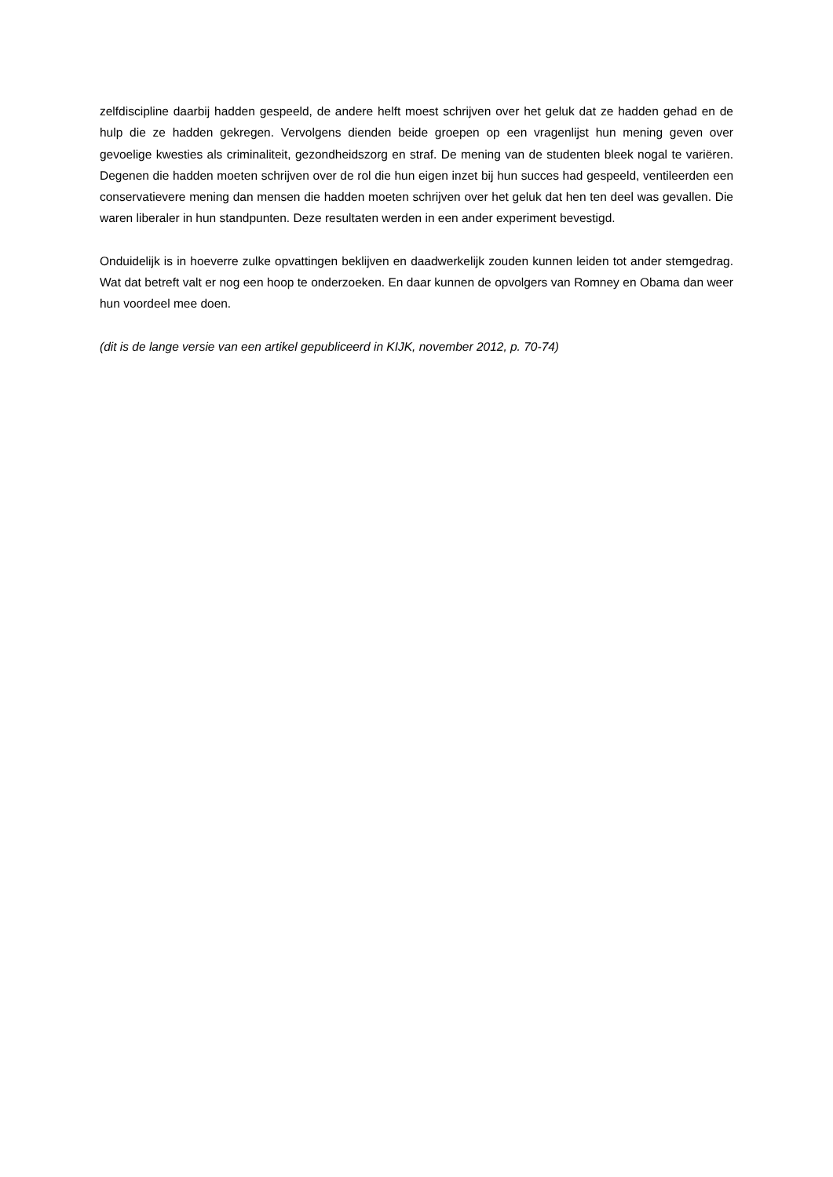zelfdiscipline daarbij hadden gespeeld, de andere helft moest schrijven over het geluk dat ze hadden gehad en de hulp die ze hadden gekregen. Vervolgens dienden beide groepen op een vragenlijst hun mening geven over gevoelige kwesties als criminaliteit, gezondheidszorg en straf. De mening van de studenten bleek nogal te variëren. Degenen die hadden moeten schrijven over de rol die hun eigen inzet bij hun succes had gespeeld, ventileerden een conservatievere mening dan mensen die hadden moeten schrijven over het geluk dat hen ten deel was gevallen. Die waren liberaler in hun standpunten. Deze resultaten werden in een ander experiment bevestigd.
Onduidelijk is in hoeverre zulke opvattingen beklijven en daadwerkelijk zouden kunnen leiden tot ander stemgedrag. Wat dat betreft valt er nog een hoop te onderzoeken. En daar kunnen de opvolgers van Romney en Obama dan weer hun voordeel mee doen.
(dit is de lange versie van een artikel gepubliceerd in KIJK, november 2012, p. 70-74)